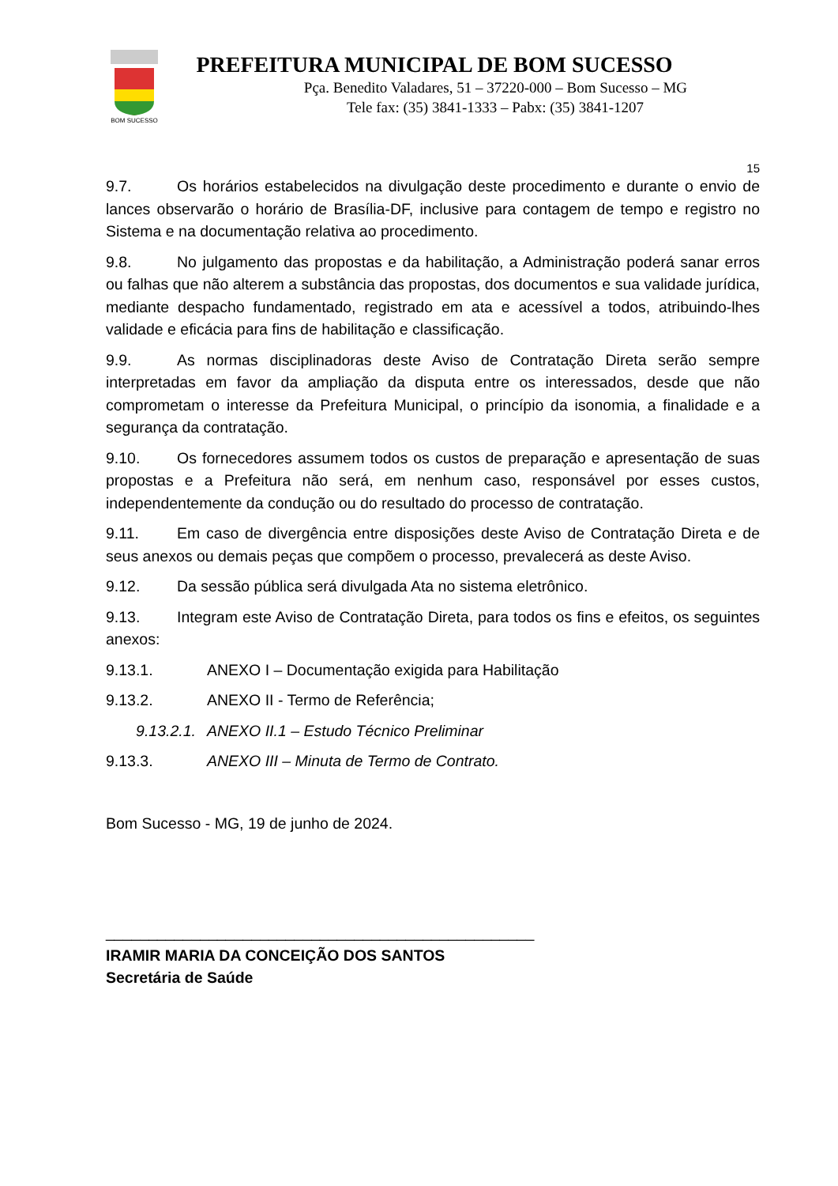BOM SUCESSO
PREFEITURA MUNICIPAL DE BOM SUCESSO
Pça. Benedito Valadares, 51 – 37220-000 – Bom Sucesso – MG
Tele fax: (35) 3841-1333 – Pabx: (35) 3841-1207
15
9.7. Os horários estabelecidos na divulgação deste procedimento e durante o envio de lances observarão o horário de Brasília-DF, inclusive para contagem de tempo e registro no Sistema e na documentação relativa ao procedimento.
9.8. No julgamento das propostas e da habilitação, a Administração poderá sanar erros ou falhas que não alterem a substância das propostas, dos documentos e sua validade jurídica, mediante despacho fundamentado, registrado em ata e acessível a todos, atribuindo-lhes validade e eficácia para fins de habilitação e classificação.
9.9. As normas disciplinadoras deste Aviso de Contratação Direta serão sempre interpretadas em favor da ampliação da disputa entre os interessados, desde que não comprometam o interesse da Prefeitura Municipal, o princípio da isonomia, a finalidade e a segurança da contratação.
9.10. Os fornecedores assumem todos os custos de preparação e apresentação de suas propostas e a Prefeitura não será, em nenhum caso, responsável por esses custos, independentemente da condução ou do resultado do processo de contratação.
9.11. Em caso de divergência entre disposições deste Aviso de Contratação Direta e de seus anexos ou demais peças que compõem o processo, prevalecerá as deste Aviso.
9.12. Da sessão pública será divulgada Ata no sistema eletrônico.
9.13. Integram este Aviso de Contratação Direta, para todos os fins e efeitos, os seguintes anexos:
9.13.1. ANEXO I – Documentação exigida para Habilitação
9.13.2. ANEXO II - Termo de Referência;
9.13.2.1. ANEXO II.1 – Estudo Técnico Preliminar
9.13.3. ANEXO III – Minuta de Termo de Contrato.
Bom Sucesso - MG, 19 de junho de 2024.
__________________________________________________
IRAMIR MARIA DA CONCEIÇÃO DOS SANTOS
Secretária de Saúde